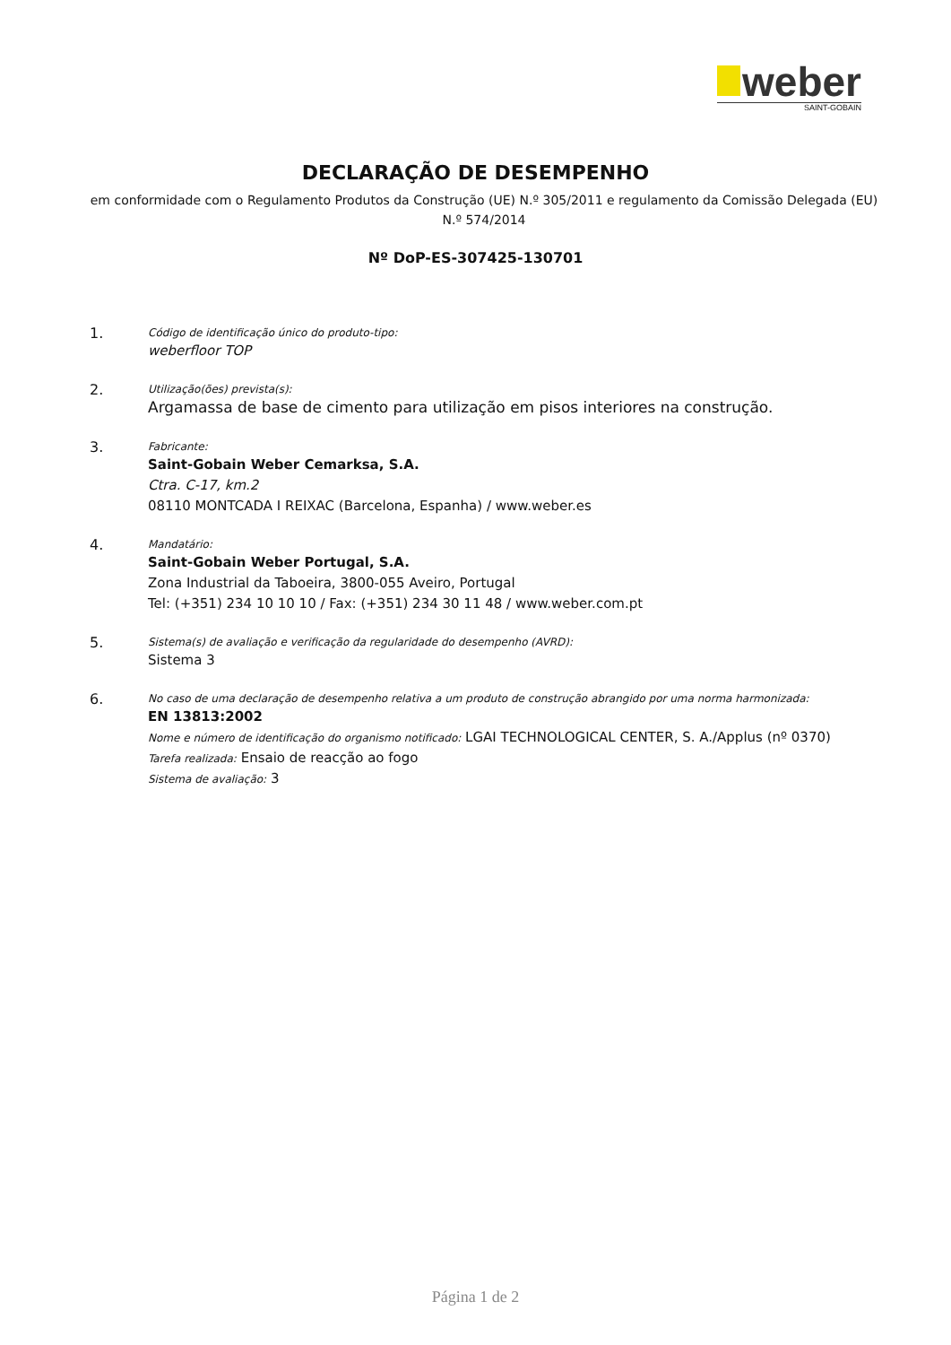weber
SAINT-GOBAIN
DECLARAÇÃO DE DESEMPENHO
em conformidade com o Regulamento Produtos da Construção (UE) N.º 305/2011 e regulamento da Comissão Delegada (EU) N.º 574/2014
Nº DoP-ES-307425-130701
1.
Código de identificação único do produto-tipo:
weberfloor TOP
2.
Utilização(ões) prevista(s):
Argamassa de base de cimento para utilização em pisos interiores na construção.
3.
Fabricante:
Saint-Gobain Weber Cemarksa, S.A.
Ctra. C-17, km.2
08110 MONTCADA I REIXAC (Barcelona, Espanha) / www.weber.es
4.
Mandatário:
Saint-Gobain Weber Portugal, S.A.
Zona Industrial da Taboeira, 3800-055 Aveiro, Portugal
Tel: (+351) 234 10 10 10 / Fax: (+351) 234 30 11 48 / www.weber.com.pt
5.
Sistema(s) de avaliação e verificação da regularidade do desempenho (AVRD):
Sistema 3
6.
No caso de uma declaração de desempenho relativa a um produto de construção abrangido por uma norma harmonizada:
EN 13813:2002
Nome e número de identificação do organismo notificado: LGAI TECHNOLOGICAL CENTER, S. A./Applus (nº 0370)
Tarefa realizada: Ensaio de reacção ao fogo
Sistema de avaliação: 3
Página 1 de 2